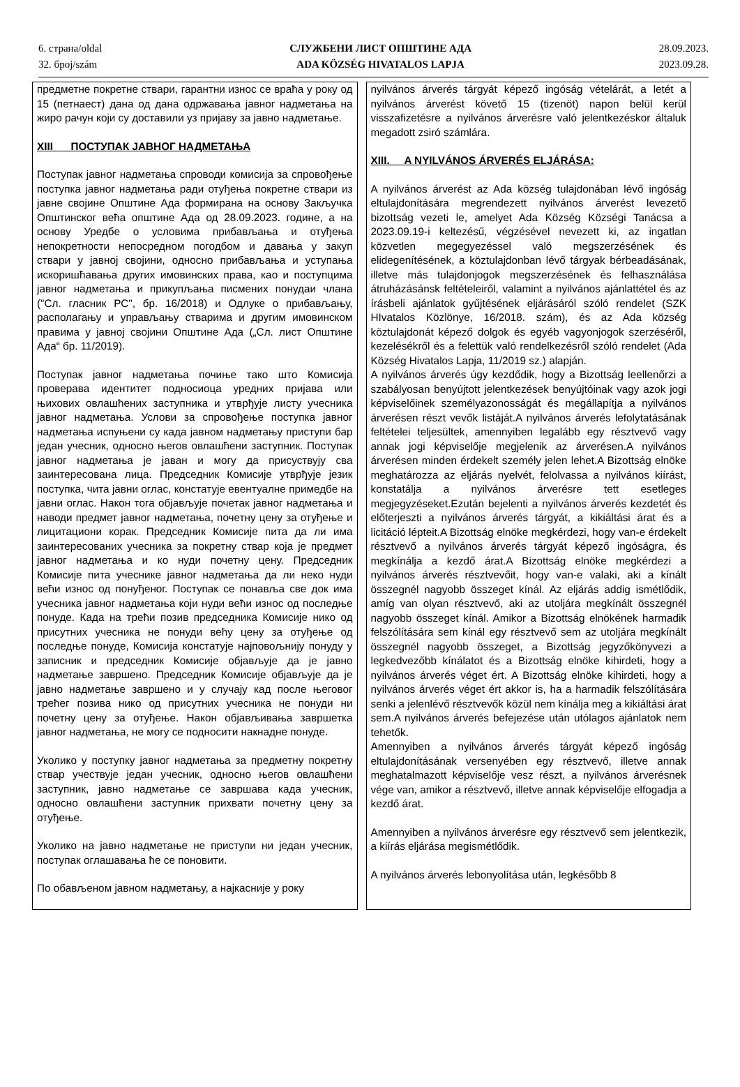6. страна/oldal
32. број/szám
СЛУЖБЕНИ ЛИСТ ОПШТИНЕ АДА
ADA KÖZSÉG HIVATALOS LAPJA
28.09.2023.
2023.09.28.
предметне покретне ствари, гарантни износ се враћа у року од 15 (петнаест) дана од дана одржавања јавног надметања на жиро рачун који су доставили уз пријаву за јавно надметање.
XIII ПОСТУПАК ЈАВНОГ НАДМЕТАЊА
Поступак јавног надметања спроводи комисија за спровођење поступка јавног надметања ради отуђења покретне ствари из јавне својине Општине Ада формирана на основу Закључка Општинског већа општине Ада од 28.09.2023. године, а на основу Уредбе о условима прибављања и отуђења непокретности непосредном погодбом и давања у закуп ствари у јавној својини, односно прибављања и уступања искоришћавања других имовинских права, као и поступцима јавног надметања и прикупљања писмених понудаи члана ("Сл. гласник РС", бр. 16/2018) и Одлуке о прибављању, располагању и управљању стварима и другим имовинском правима у јавној својини Општине Ада („Сл. лист Општине Ада“ бр. 11/2019).
Поступак јавног надметања почиње тако што Комисија проверава идентитет подносиоца уредних пријава или њихових овлашћених заступника и утврђује листу учесника јавног надметања. Услови за спровођење поступка јавног надметања испуњени су када јавном надметању приступи бар један учесник, односно његов овлашћени заступник. Поступак јавног надметања је јаван и могу да присуствују сва заинтересована лица. Председник Комисије утврђује језик поступка, чита јавни оглас, констатује евентуалне примедбе на јавни оглас. Након тога објављује почетак јавног надметања и наводи предмет јавног надметања, почетну цену за отуђење и лицитациони корак. Председник Комисије пита да ли има заинтересованих учесника за покретну ствар која је предмет јавног надметања и ко нуди почетну цену. Председник Комисије пита учеснике јавног надметања да ли неко нуди већи износ од понуђеног. Поступак се понавља све док има учесника јавног надметања који нуди већи износ од последње понуде. Када на трећи позив председника Комисије нико од присутних учесника не понуди већу цену за отуђење од последње понуде, Комисија констатује најповољнију понуду у записник и председник Комисије објављује да је јавно надметање завршено. Председник Комисије објављује да је јавно надметање завршено и у случају кад после његовог трећег позива нико од присутних учесника не понуди ни почетну цену за отуђење. Након објављивања завршетка јавног надметања, не могу се подносити накнадне понуде.
Уколико у поступку јавног надметања за предметну покретну ствар учествује један учесник, односно његов овлашћени заступник, јавно надметање се завршава када учесник, односно овлашћени заступник прихвати почетну цену за отуђење.
Уколико на јавно надметање не приступи ни један учесник, поступак оглашавања ће се поновити.
По обављеном јавном надметању, а најкасније у року
nyilvános árverés tárgyát képező ingóság vételárát, a letét a nyilvános árverést követő 15 (tizenöt) napon belül kerül visszafizetésre a nyilvános árverésre való jelentkezéskor általuk megadott zsiró számlára.
XIII. A NYILVÁNOS ÁRVERÉS ELJÁRÁSA:
A nyilvános árverést az Ada község tulajdonában lévő ingóság eltulajdonítására megrendezett nyilvános árverést levezető bizottság vezeti le, amelyet Ada Község Községi Tanácsa a 2023.09.19-i keltezésű, végzésével nevezett ki, az ingatlan közvetlen megegyezéssel való megszerzésének és elidegenítésének, a köztulajdonban lévő tárgyak bérbeadásának, illetve más tulajdonjogok megszerzésének és felhasználása átruházásánsk feltételeiről, valamint a nyilvános ajánlattétel és az írásbeli ajánlatok gyűjtésének eljárásáról szóló rendelet (SZK HIvatalos Közlönye, 16/2018. szám), és az Ada község köztulajdonát képező dolgok és egyéb vagyonjogok szerzéséről, kezelésékről és a felettük való rendelkezésről szóló rendelet (Ada Község Hivatalos Lapja, 11/2019 sz.) alapján.
A nyilvános árverés úgy kezdődik, hogy a Bizottság leellenőrzi a szabályosan benyújtott jelentkezések benyújtóinak vagy azok jogi képviselőinek személyazonosságát és megállapítja a nyilvános árverésen részt vevők listáját.A nyilvános árverés lefolytatásának feltételei teljesültek, amennyiben legalább egy résztvevő vagy annak jogi képviselője megjelenik az árverésen.A nyilvános árverésen minden érdekelt személy jelen lehet.A Bizottság elnöke meghatározza az eljárás nyelvét, felolvassa a nyilvános kiírást, konstatálja a nyilvános árverésre tett esetleges megjegyzéseket.Ezután bejelenti a nyilvános árverés kezdetét és előterjeszti a nyilvános árverés tárgyát, a kikiáltási árat és a licitáció lépteit.A Bizottság elnöke megkérdezi, hogy van-e érdekelt résztvevő a nyilvános árverés tárgyát képező ingóságra, és megkínálja a kezdő árat.A Bizottság elnöke megkérdezi a nyilvános árverés résztvevőit, hogy van-e valaki, aki a kínált összegnél nagyobb összeget kínál. Az eljárás addig ismétlődik, amíg van olyan résztvevő, aki az utoljára megkínált összegnél nagyobb összeget kínál. Amikor a Bizottság elnökének harmadik felszólítására sem kínál egy résztvevő sem az utoljára megkínált összegnél nagyobb összeget, a Bizottság jegyzőkönyvezi a legkedvezőbb kínálatot és a Bizottság elnöke kihirdeti, hogy a nyilvános árverés véget ért. A Bizottság elnöke kihirdeti, hogy a nyilvános árverés véget ért akkor is, ha a harmadik felszólítására senki a jelenlévő résztvevők közül nem kínálja meg a kikiáltási árat sem.A nyilvános árverés befejezése után utólagos ajánlatok nem tehetők.
Amennyiben a nyilvános árverés tárgyát képező ingóság eltulajdonításának versenyében egy résztvevő, illetve annak meghatalmazott képviselője vesz részt, a nyilvános árverésnek vége van, amikor a résztvevő, illetve annak képviselője elfogadja a kezdő árat.
Amennyiben a nyilvános árverésre egy résztvevő sem jelentkezik, a kiírás eljárása megismétlődik.
A nyilvános árverés lebonyolítása után, legkésőbb 8